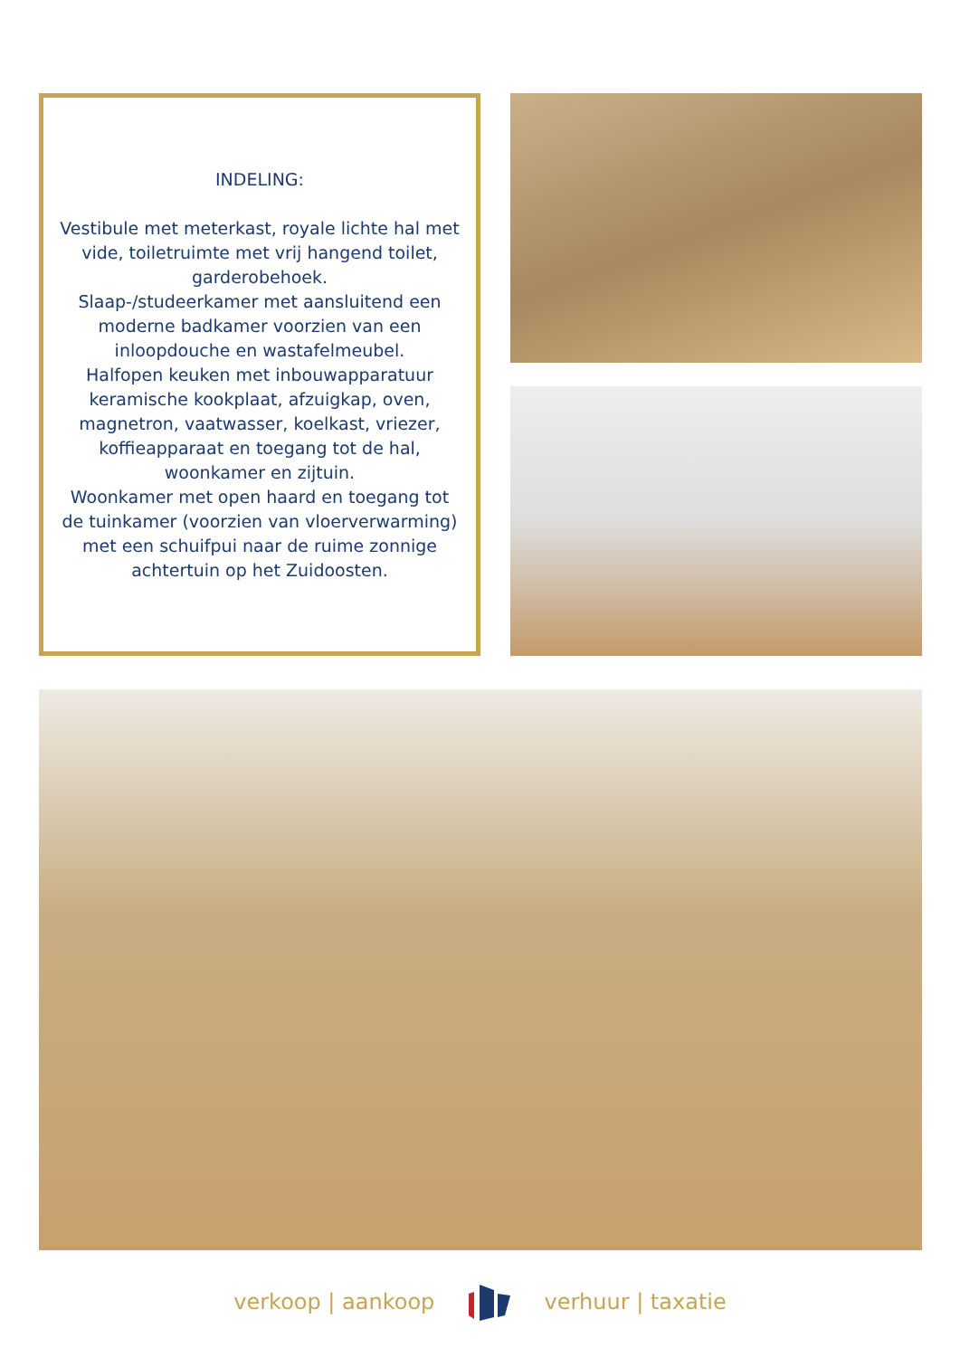INDELING:
Vestibule met meterkast, royale lichte hal met vide, toiletruimte met vrij hangend toilet, garderobehoek.
Slaap-/studeerkamer met aansluitend een moderne badkamer voorzien van een inloopdouche en wastafelmeubel.
Halfopen keuken met inbouwapparatuur keramische kookplaat, afzuigkap, oven, magnetron, vaatwasser, koelkast, vriezer, koffieapparaat en toegang tot de hal, woonkamer en zijtuin.
Woonkamer met open haard en toegang tot de tuinkamer (voorzien van vloerverwarming) met een schuifpui naar de ruime zonnige achtertuin op het Zuidoosten.
verkoop | aankoop verhuur | taxatie